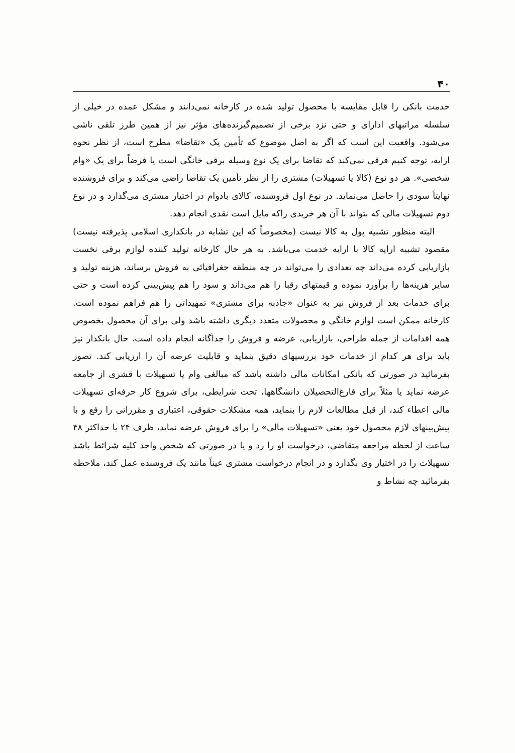۴۰
خدمت بانکی را قابل مقایسه با محصول تولید شده در کارخانه نمی‌دانند و مشکل عمده در خیلی از سلسله مراتبهای ادارای و حتی نزد برخی از تصمیم‌گیرنده‌های مؤثر نیز از همین طرز تلقی ناشی می‌شود. واقعیت این است که اگر به اصل موضوع که تأمین یک «تقاضا» مطرح است، از نظر نحوه ارایه، توجه کنیم فرقی نمی‌کند که تقاضا برای یک نوع وسیله برقی خانگی است یا فرضاً برای یک «وام شخصی». هر دو نوع (کالا یا تسهیلات) مشتری را از نظر تأمین یک تقاضا راضی می‌کند و برای فروشنده نهایتاً سودی را حاصل می‌نماید. در نوع اول فروشنده، کالای بادوام در اختیار مشتری می‌گذارد و در نوع دوم تسهیلات مالی که بتواند با آن هر خریدی راکه مایل است نقدی انجام دهد.
البته منظور تشبیه پول به کالا نیست (مخصوصاً که این تشابه در بانکداری اسلامی پذیرفته نیست) مقصود تشبیه ارایه کالا با ارایه خدمت می‌باشد. به هر حال کارخانه تولید کننده لوازم برقی نخست بازاریابی کرده می‌داند چه تعدادی را می‌تواند در چه منطقه جغرافیائی به فروش برساند، هزینه تولید و سایر هزینه‌ها را برآورد نموده و قیمتهای رقبا را هم می‌داند و سود را هم پیش‌بینی کرده است و حتی برای خدمات بعد از فروش نیز به عنوان «جاذبه برای مشتری» تمهیداتی را هم فراهم نموده است. کارخانه ممکن است لوازم خانگی و محصولات متعدد دیگری داشته باشد ولی برای آن محصول بخصوص همه اقدامات از جمله طراحی، بازاریابی، عرضه و فروش را جداگانه انجام داده است. حال بانکدار نیز باید برای هر کدام از خدمات خود بررسیهای دقیق بنماید و قابلیت عرضه آن را ارزیابی کند. تصور بفرمائید در صورتی که بانکی امکانات مالی داشته باشد که مبالغی وام یا تسهیلات با قشری از جامعه عرضه نماید یا مثلاً برای فارغ‌التحصیلان دانشگاهها، تحت شرایطی، برای شروع کار حرفه‌ای تسهیلات مالی اعطاء کند، از قبل مطالعات لازم را بنماید، همه مشکلات حقوقی، اعتباری و مقرراتی را رفع و با پیش‌بینهای لازم محصول خود یعنی «تسهیلات مالی» را برای فروش عرضه نماید، ظرف ۲۴ یا حداکثر ۴۸ ساعت از لحظه مراجعه متقاضی، درخواست او را رد و یا در صورتی که شخص واجد کلیه شرائط باشد تسهیلات را در اختیار وی بگذارد و در انجام درخواست مشتری عیناً مانند یک فروشنده عمل کند، ملاحظه بفرمائید چه نشاط و